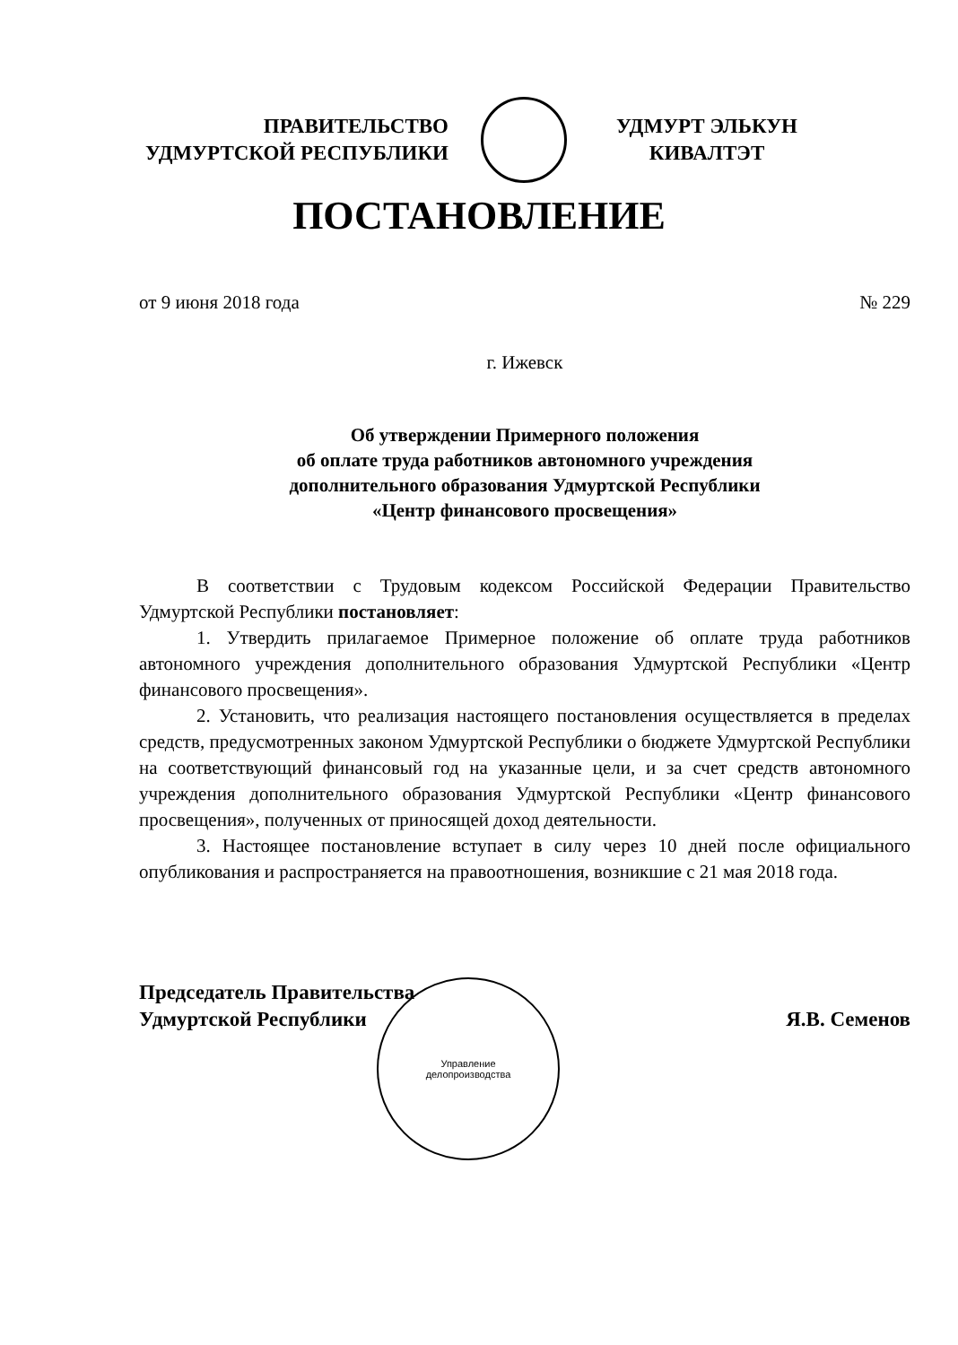ПРАВИТЕЛЬСТВО
УДМУРТСКОЙ РЕСПУБЛИКИ
УДМУРТ ЭЛЬКУН
КИВАЛТЭТ
ПОСТАНОВЛЕНИЕ
от 9 июня 2018 года № 229
г. Ижевск
Об утверждении Примерного положения
об оплате труда работников автономного учреждения
дополнительного образования Удмуртской Республики
«Центр финансового просвещения»
В соответствии с Трудовым кодексом Российской Федерации Правительство Удмуртской Республики постановляет:
1. Утвердить прилагаемое Примерное положение об оплате труда работников автономного учреждения дополнительного образования Удмуртской Республики «Центр финансового просвещения».
2. Установить, что реализация настоящего постановления осуществляется в пределах средств, предусмотренных законом Удмуртской Республики о бюджете Удмуртской Республики на соответствующий финансовый год на указанные цели, и за счет средств автономного учреждения дополнительного образования Удмуртской Республики «Центр финансового просвещения», полученных от приносящей доход деятельности.
3. Настоящее постановление вступает в силу через 10 дней после официального опубликования и распространяется на правоотношения, возникшие с 21 мая 2018 года.
Председатель Правительства
Удмуртской Республики Я.В. Семенов
Управление
делопроизводства